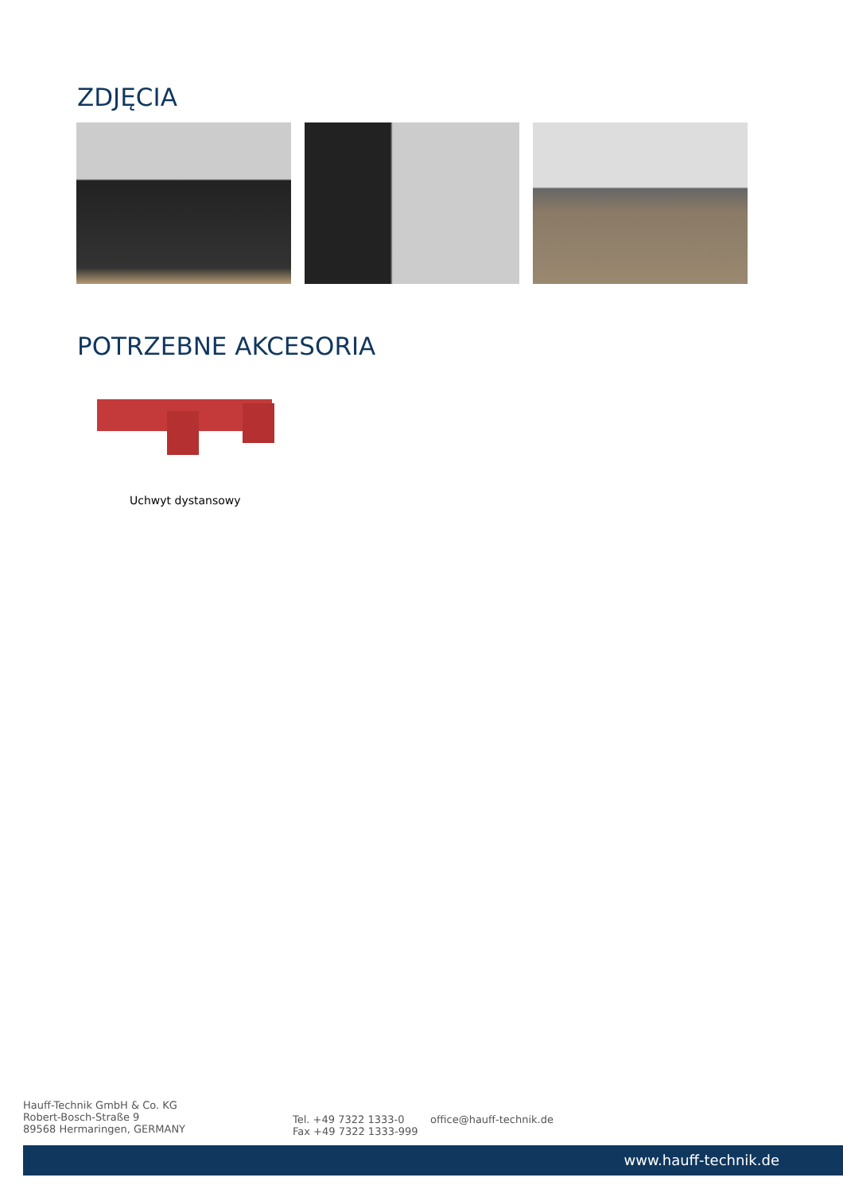ZDJĘCIA
POTRZEBNE AKCESORIA
Uchwyt dystansowy
Hauff-Technik GmbH & Co. KG
Robert-Bosch-Straße 9
89568 Hermaringen, GERMANY
Tel. +49 7322 1333-0
Fax +49 7322 1333-999
office@hauff-technik.de
www.hauff-technik.de